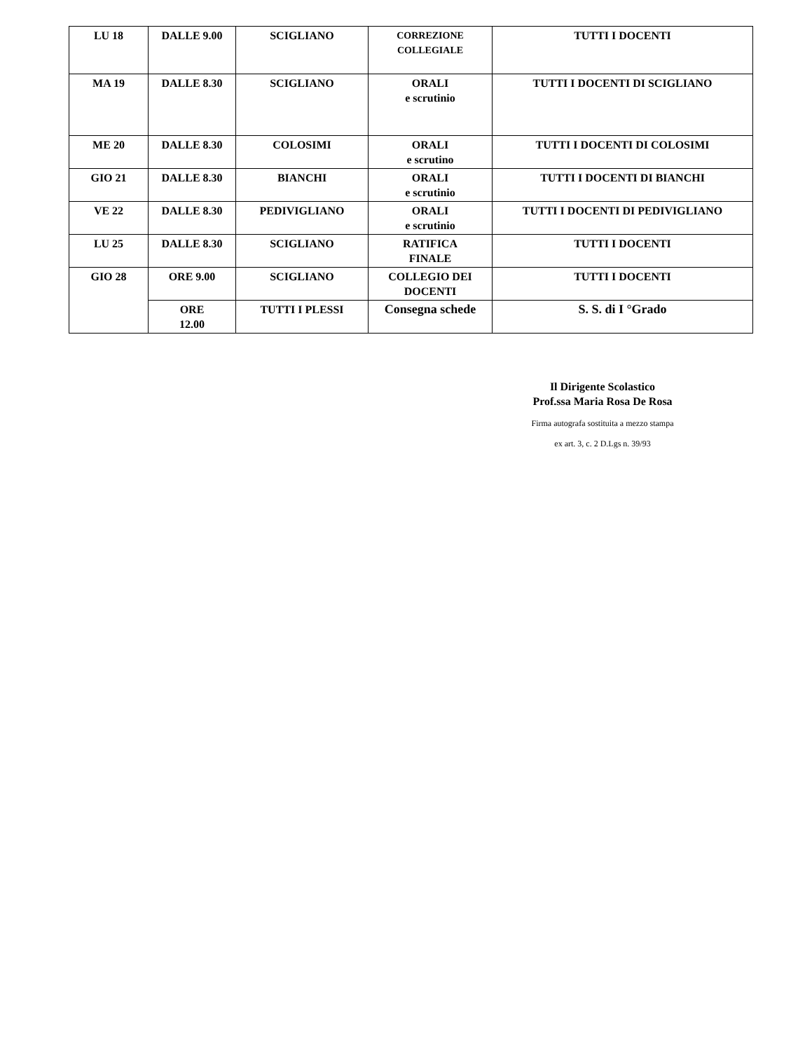| LU 18 | DALLE 9.00 | SCIGLIANO | CORREZIONE COLLEGIALE | TUTTI I DOCENTI |
| MA 19 | DALLE 8.30 | SCIGLIANO | ORALI e scrutinio | TUTTI I DOCENTI DI SCIGLIANO |
| ME 20 | DALLE 8.30 | COLOSIMI | ORALI e scrutino | TUTTI I DOCENTI DI COLOSIMI |
| GIO 21 | DALLE 8.30 | BIANCHI | ORALI e scrutinio | TUTTI I DOCENTI DI BIANCHI |
| VE 22 | DALLE 8.30 | PEDIVIGLIANO | ORALI e scrutinio | TUTTI I DOCENTI DI PEDIVIGLIANO |
| LU 25 | DALLE 8.30 | SCIGLIANO | RATIFICA FINALE | TUTTI I DOCENTI |
| GIO 28 | ORE 9.00 | SCIGLIANO | COLLEGIO DEI DOCENTI | TUTTI I DOCENTI |
| | ORE 12.00 | TUTTI I PLESSI | Consegna schede | S. S. di I °Grado |
Il Dirigente Scolastico
Prof.ssa Maria Rosa De Rosa
Firma autografa sostituita a mezzo stampa
ex art. 3, c. 2 D.Lgs n. 39/93